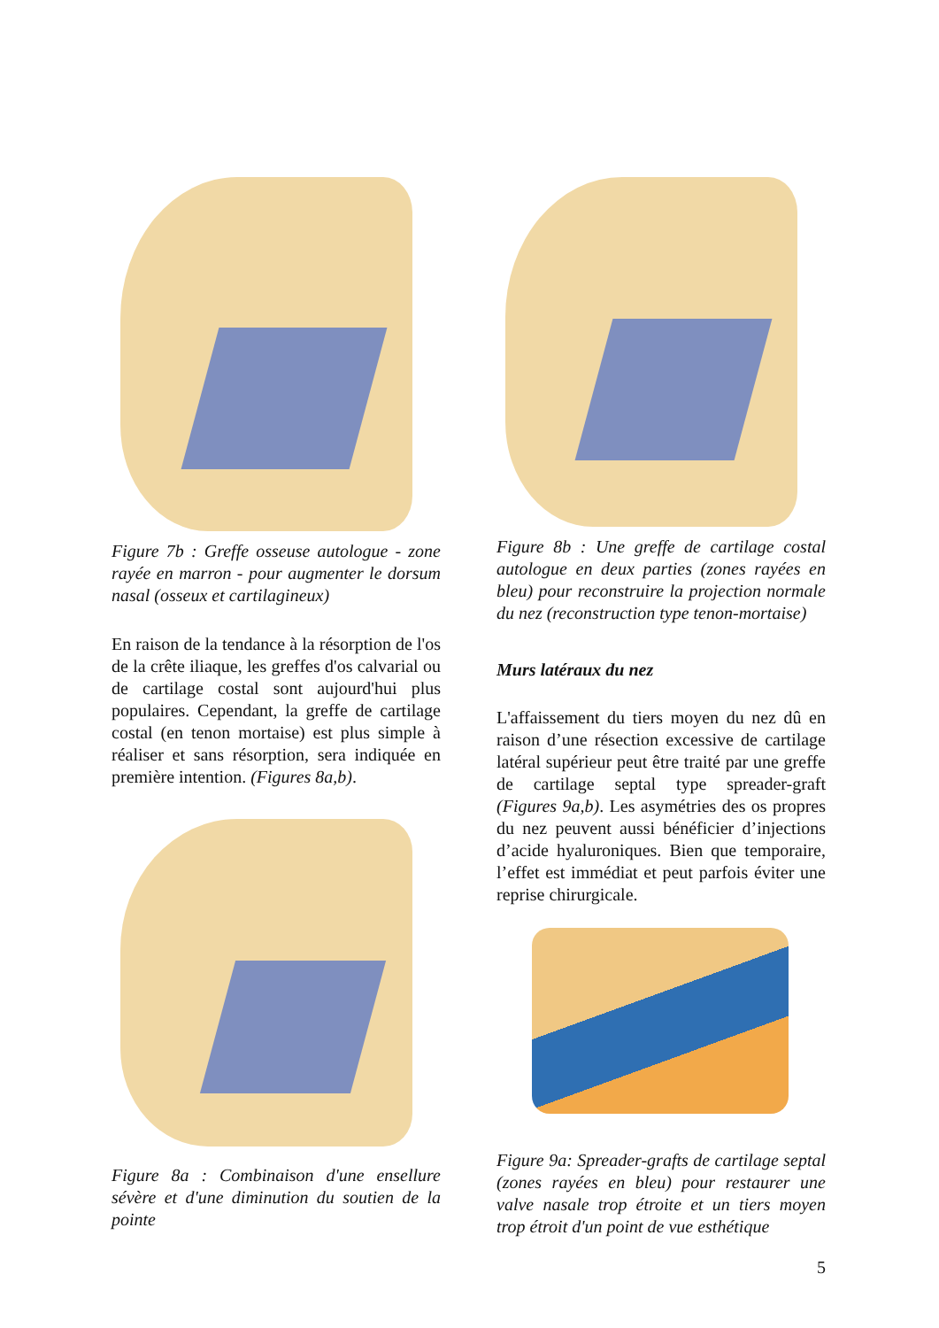Figure 7b : Greffe osseuse autologue - zone rayée en marron - pour augmenter le dorsum nasal (osseux et cartilagineux)
En raison de la tendance à la résorption de l'os de la crête iliaque, les greffes d'os calvarial ou de cartilage costal sont aujourd'hui plus populaires. Cependant, la greffe de cartilage costal (en tenon mortaise) est plus simple à réaliser et sans résorption, sera indiquée en première intention. (Figures 8a,b).
Figure 8a : Combinaison d'une ensellure sévère et d'une diminution du soutien de la pointe
Figure 8b : Une greffe de cartilage costal autologue en deux parties (zones rayées en bleu) pour reconstruire la projection normale du nez (reconstruction type tenon-mortaise)
Murs latéraux du nez
L'affaissement du tiers moyen du nez dû en raison d’une résection excessive de cartilage latéral supérieur peut être traité par une greffe de cartilage septal type spreader-graft (Figures 9a,b). Les asymétries des os propres du nez peuvent aussi bénéficier d’injections d’acide hyaluroniques. Bien que temporaire, l’effet est immédiat et peut parfois éviter une reprise chirurgicale.
Figure 9a: Spreader-grafts de cartilage septal (zones rayées en bleu) pour restaurer une valve nasale trop étroite et un tiers moyen trop étroit d'un point de vue esthétique
5